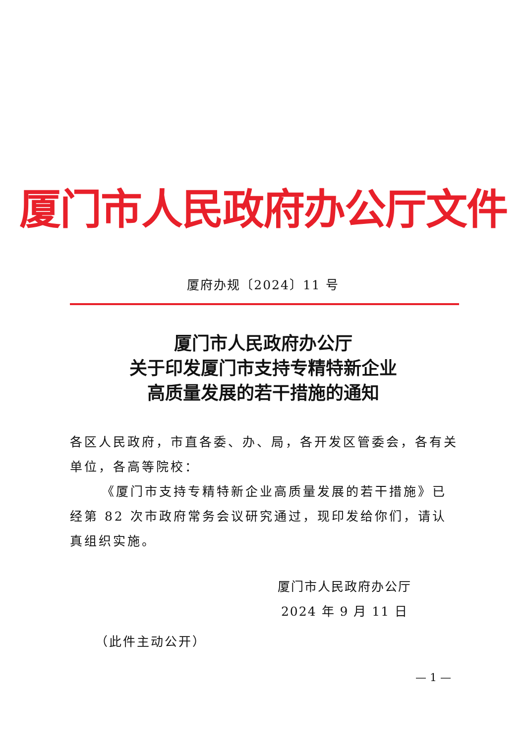厦门市人民政府办公厅文件
厦府办规〔2024〕11 号
厦门市人民政府办公厅
关于印发厦门市支持专精特新企业
高质量发展的若干措施的通知
各区人民政府，市直各委、办、局，各开发区管委会，各有关单位，各高等院校：
《厦门市支持专精特新企业高质量发展的若干措施》已经第 82 次市政府常务会议研究通过，现印发给你们，请认真组织实施。
厦门市人民政府办公厅
2024 年 9 月 11 日
（此件主动公开）
— 1 —